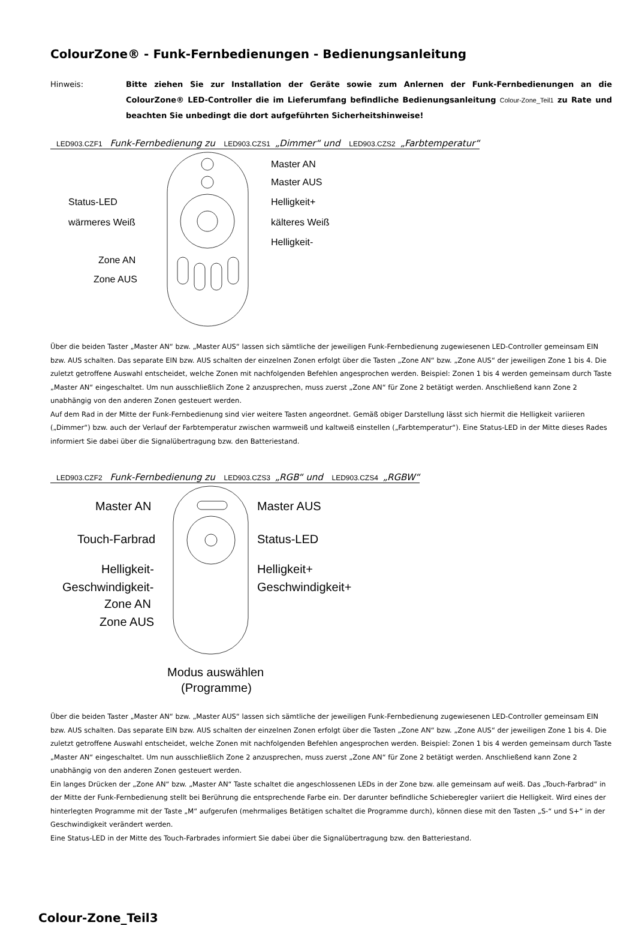ColourZone® - Funk-Fernbedienungen - Bedienungsanleitung
Hinweis: Bitte ziehen Sie zur Installation der Geräte sowie zum Anlernen der Funk-Fernbedienungen an die ColourZone® LED-Controller die im Lieferumfang befindliche Bedienungsanleitung Colour-Zone_Teil1 zu Rate und beachten Sie unbedingt die dort aufgeführten Sicherheitshinweise!
LED903.CZF1 Funk-Fernbedienung zu LED903.CZS1 „Dimmer“ und LED903.CZS2 „Farbtemperatur“
Master AN
Master AUS
Status-LED
Helligkeit+
wärmeres Weiß
kälteres Weiß
Helligkeit-
Zone AN
Zone AUS
Über die beiden Taster „Master AN“ bzw. „Master AUS“ lassen sich sämtliche der jeweiligen Funk-Fernbedienung zugewiesenen LED-Controller gemeinsam EIN bzw. AUS schalten. Das separate EIN bzw. AUS schalten der einzelnen Zonen erfolgt über die Tasten „Zone AN“ bzw. „Zone AUS“ der jeweiligen Zone 1 bis 4. Die zuletzt getroffene Auswahl entscheidet, welche Zonen mit nachfolgenden Befehlen angesprochen werden. Beispiel: Zonen 1 bis 4 werden gemeinsam durch Taste „Master AN“ eingeschaltet. Um nun ausschließlich Zone 2 anzusprechen, muss zuerst „Zone AN“ für Zone 2 betätigt werden. Anschließend kann Zone 2 unabhängig von den anderen Zonen gesteuert werden.
Auf dem Rad in der Mitte der Funk-Fernbedienung sind vier weitere Tasten angeordnet. Gemäß obiger Darstellung lässt sich hiermit die Helligkeit variieren („Dimmer“) bzw. auch der Verlauf der Farbtemperatur zwischen warmweiß und kaltweiß einstellen („Farbtemperatur“). Eine Status-LED in der Mitte dieses Rades informiert Sie dabei über die Signalübertragung bzw. den Batteriestand.
LED903.CZF2 Funk-Fernbedienung zu LED903.CZS3 „RGB“ und LED903.CZS4 „RGBW“
Master AN
Master AUS
Touch-Farbrad
Status-LED
Helligkeit-
Helligkeit+
Geschwindigkeit-
Geschwindigkeit+
Zone AN
Zone AUS
Modus auswählen
(Programme)
Über die beiden Taster „Master AN“ bzw. „Master AUS“ lassen sich sämtliche der jeweiligen Funk-Fernbedienung zugewiesenen LED-Controller gemeinsam EIN bzw. AUS schalten. Das separate EIN bzw. AUS schalten der einzelnen Zonen erfolgt über die Tasten „Zone AN“ bzw. „Zone AUS“ der jeweiligen Zone 1 bis 4. Die zuletzt getroffene Auswahl entscheidet, welche Zonen mit nachfolgenden Befehlen angesprochen werden. Beispiel: Zonen 1 bis 4 werden gemeinsam durch Taste „Master AN“ eingeschaltet. Um nun ausschließlich Zone 2 anzusprechen, muss zuerst „Zone AN“ für Zone 2 betätigt werden. Anschließend kann Zone 2 unabhängig von den anderen Zonen gesteuert werden.
Ein langes Drücken der „Zone AN“ bzw. „Master AN“ Taste schaltet die angeschlossenen LEDs in der Zone bzw. alle gemeinsam auf weiß. Das „Touch-Farbrad“ in der Mitte der Funk-Fernbedienung stellt bei Berührung die entsprechende Farbe ein. Der darunter befindliche Schieberegler variiert die Helligkeit. Wird eines der hinterlegten Programme mit der Taste „M“ aufgerufen (mehrmaliges Betätigen schaltet die Programme durch), können diese mit den Tasten „S-“ und S+“ in der Geschwindigkeit verändert werden.
Eine Status-LED in der Mitte des Touch-Farbrades informiert Sie dabei über die Signalübertragung bzw. den Batteriestand.
Colour-Zone_Teil3